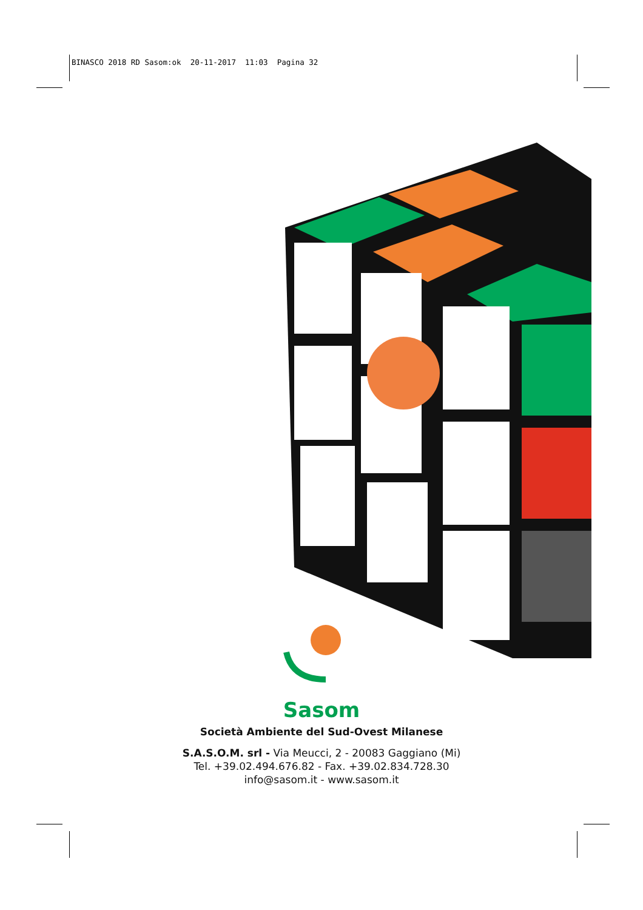BINASCO 2018 RD Sasom:ok 20-11-2017 11:03 Pagina 32
Sasom
Società Ambiente del Sud-Ovest Milanese
S.A.S.O.M. srl - Via Meucci, 2 - 20083 Gaggiano (Mi)
Tel. +39.02.494.676.82 - Fax. +39.02.834.728.30
info@sasom.it - www.sasom.it